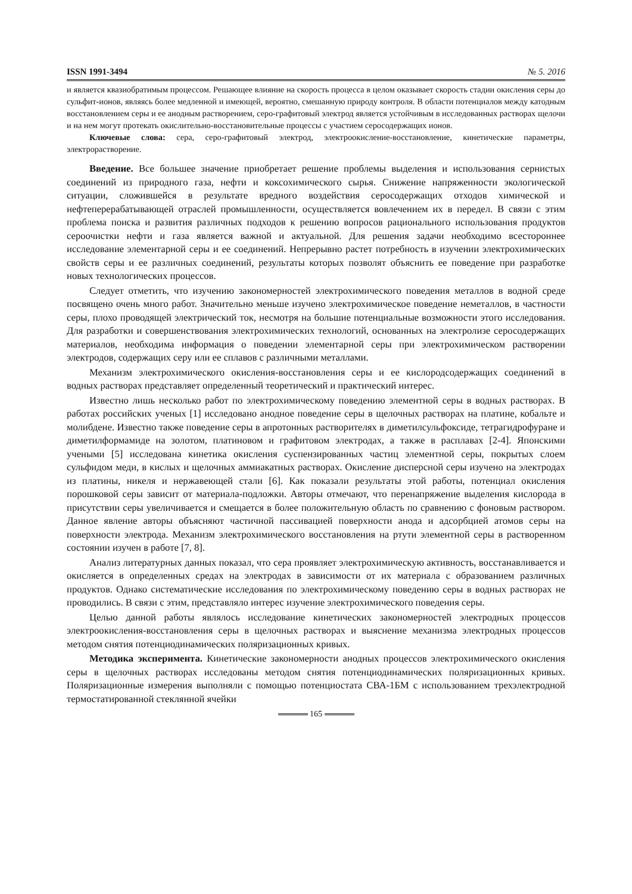ISSN 1991-3494 № 5. 2016
и является квазиобратимым процессом. Решающее влияние на скорость процесса в целом оказывает скорость стадии окисления серы до сульфит-ионов, являясь более медленной и имеющей, вероятно, смешанную природу контроля. В области потенциалов между катодным восстановлением серы и ее анодным растворением, серо-графитовый электрод является устойчивым в исследованных растворах щелочи и на нем могут протекать окислительно-восстановительные процессы с участием серосодержащих ионов.
Ключевые слова: сера, серо-графитовый электрод, электроокисление-восстановление, кинетические параметры, электрорастворение.
Введение. Все большее значение приобретает решение проблемы выделения и использования сернистых соединений из природного газа, нефти и коксохимического сырья. Снижение напряженности экологической ситуации, сложившейся в результате вредного воздействия серосодержащих отходов химической и нефтеперерабатывающей отраслей промышленности, осуществляется вовлечением их в передел. В связи с этим проблема поиска и развития различных подходов к решению вопросов рационального использования продуктов сероочистки нефти и газа является важной и актуальной. Для решения задачи необходимо всестороннее исследование элементарной серы и ее соединений. Непрерывно растет потребность в изучении электрохимических свойств серы и ее различных соединений, результаты которых позволят объяснить ее поведение при разработке новых технологических процессов.
Следует отметить, что изучению закономерностей электрохимического поведения металлов в водной среде посвящено очень много работ. Значительно меньше изучено электрохимическое поведение неметаллов, в частности серы, плохо проводящей электрический ток, несмотря на большие потенциальные возможности этого исследования. Для разработки и совершенствования электрохимических технологий, основанных на электролизе серосодержащих материалов, необходима информация о поведении элементарной серы при электрохимическом растворении электродов, содержащих серу или ее сплавов с различными металлами.
Механизм электрохимического окисления-восстановления серы и ее кислородсодержащих соединений в водных растворах представляет определенный теоретический и практический интерес.
Известно лишь несколько работ по электрохимическому поведению элементной серы в водных растворах. В работах российских ученых [1] исследовано анодное поведение серы в щелочных растворах на платине, кобальте и молибдене. Известно также поведение серы в апротонных растворителях в диметилсульфоксиде, тетрагидрофуране и диметилформамиде на золотом, платиновом и графитовом электродах, а также в расплавах [2-4]. Японскими учеными [5] исследована кинетика окисления суспензированных частиц элементной серы, покрытых слоем сульфидом меди, в кислых и щелочных аммиакатных растворах. Окисление дисперсной серы изучено на электродах из платины, никеля и нержавеющей стали [6]. Как показали результаты этой работы, потенциал окисления порошковой серы зависит от материала-подложки. Авторы отмечают, что перенапряжение выделения кислорода в присутствии серы увеличивается и смещается в более положительную область по сравнению с фоновым раствором. Данное явление авторы объясняют частичной пассивацией поверхности анода и адсорбцией атомов серы на поверхности электрода. Механизм электрохимического восстановления на ртути элементной серы в растворенном состоянии изучен в работе [7, 8].
Анализ литературных данных показал, что сера проявляет электрохимическую активность, восстанавливается и окисляется в определенных средах на электродах в зависимости от их материала с образованием различных продуктов. Однако систематические исследования по электрохимическому поведению серы в водных растворах не проводились. В связи с этим, представляло интерес изучение электрохимического поведения серы.
Целью данной работы являлось исследование кинетических закономерностей электродных процессов электроокисления-восстановления серы в щелочных растворах и выяснение механизма электродных процессов методом снятия потенциодинамических поляризационных кривых.
Методика эксперимента. Кинетические закономерности анодных процессов электрохимического окисления серы в щелочных растворах исследованы методом снятия потенциодинамических поляризационных кривых. Поляризационные измерения выполняли с помощью потенциостата СВА-1БМ с использованием трехэлектродной термостатированной стеклянной ячейки
165